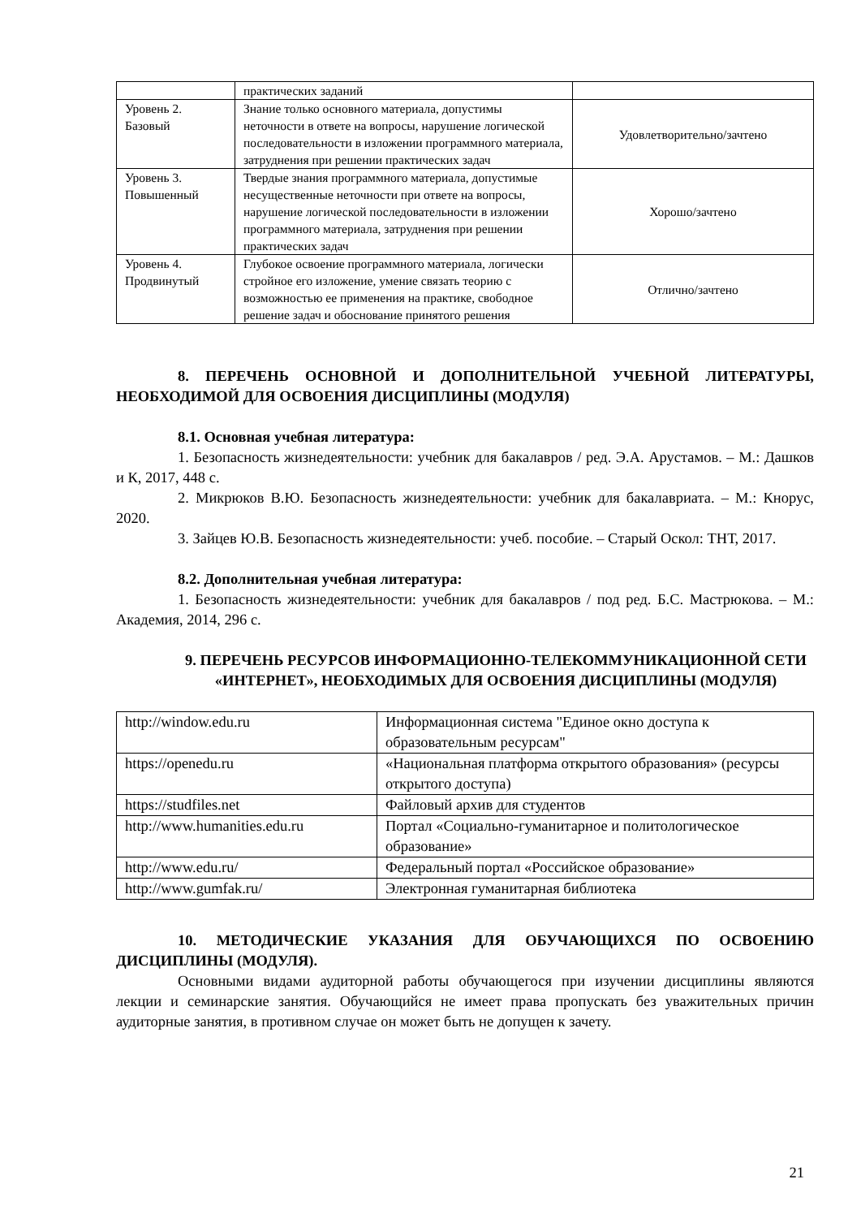| | практических заданий | |
| Уровень 2. Базовый | Знание только основного материала, допустимы неточности в ответе на вопросы, нарушение логической последовательности в изложении программного материала, затруднения при решении практических задач | Удовлетворительно/зачтено |
| Уровень 3. Повышенный | Твердые знания программного материала, допустимые несущественные неточности при ответе на вопросы, нарушение логической последовательности в изложении программного материала, затруднения при решении практических задач | Хорошо/зачтено |
| Уровень 4. Продвинутый | Глубокое освоение программного материала, логически стройное его изложение, умение связать теорию с возможностью ее применения на практике, свободное решение задач и обоснование принятого решения | Отлично/зачтено |
8. ПЕРЕЧЕНЬ ОСНОВНОЙ И ДОПОЛНИТЕЛЬНОЙ УЧЕБНОЙ ЛИТЕРАТУРЫ, НЕОБХОДИМОЙ ДЛЯ ОСВОЕНИЯ ДИСЦИПЛИНЫ (МОДУЛЯ)
8.1. Основная учебная литература:
1. Безопасность жизнедеятельности: учебник для бакалавров / ред. Э.А. Арустамов. – М.: Дашков и К, 2017, 448 с.
2. Микрюков В.Ю. Безопасность жизнедеятельности: учебник для бакалавриата. – М.: Кнорус, 2020.
3. Зайцев Ю.В. Безопасность жизнедеятельности: учеб. пособие. – Старый Оскол: ТНТ, 2017.
8.2. Дополнительная учебная литература:
1. Безопасность жизнедеятельности: учебник для бакалавров / под ред. Б.С. Мастрюкова. – М.: Академия, 2014, 296 с.
9. ПЕРЕЧЕНЬ РЕСУРСОВ ИНФОРМАЦИОННО-ТЕЛЕКОММУНИКАЦИОННОЙ СЕТИ «ИНТЕРНЕТ», НЕОБХОДИМЫХ ДЛЯ ОСВОЕНИЯ ДИСЦИПЛИНЫ (МОДУЛЯ)
| http://window.edu.ru | Информационная система "Единое окно доступа к образовательным ресурсам" |
| https://openedu.ru | «Национальная платформа открытого образования» (ресурсы открытого доступа) |
| https://studfiles.net | Файловый архив для студентов |
| http://www.humanities.edu.ru | Портал «Социально-гуманитарное и политологическое образование» |
| http://www.edu.ru/ | Федеральный портал «Российское образование» |
| http://www.gumfak.ru/ | Электронная гуманитарная библиотека |
10. МЕТОДИЧЕСКИЕ УКАЗАНИЯ ДЛЯ ОБУЧАЮЩИХСЯ ПО ОСВОЕНИЮ ДИСЦИПЛИНЫ (МОДУЛЯ).
Основными видами аудиторной работы обучающегося при изучении дисциплины являются лекции и семинарские занятия. Обучающийся не имеет права пропускать без уважительных причин аудиторные занятия, в противном случае он может быть не допущен к зачету.
21